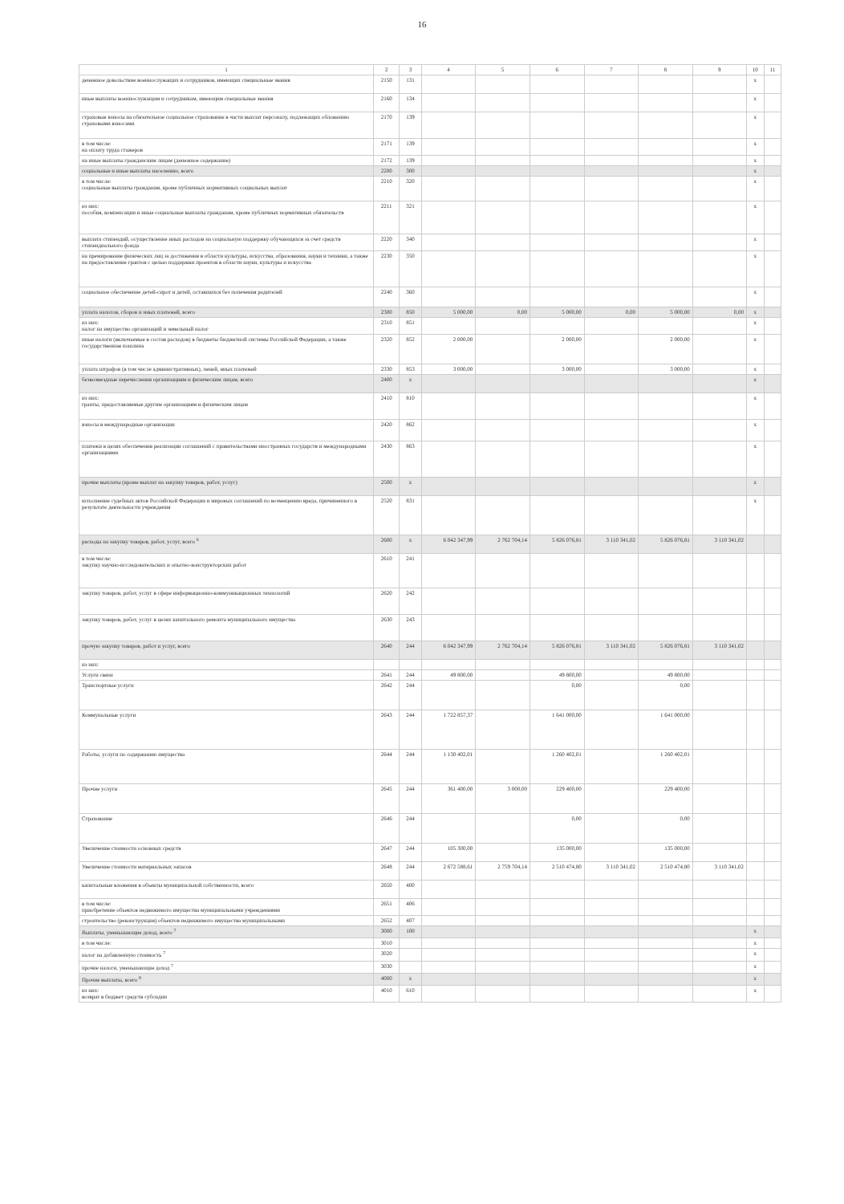16
| 1 | 2 | 3 | 4 | 5 | 6 | 7 | 8 | 9 | 10 | 11 |
| --- | --- | --- | --- | --- | --- | --- | --- | --- | --- | --- |
| денежное довольствие военнослужащих и сотрудников, имеющих специальные звания | 2150 | 131 | | | | | | | x | |
| иные выплаты военнослужащим и сотрудникам, имеющим специальные звания | 2160 | 134 | | | | | | | x | |
| страховые взносы на обязательное социальное страхование в части выплат персоналу, подлежащих обложению страховыми взносами | 2170 | 139 | | | | | | | x | |
| в том числе: на оплату труда стажеров | 2171 | 139 | | | | | | | x | |
| на иные выплаты гражданским лицам (денежное содержание) | 2172 | 139 | | | | | | | x | |
| социальные и иные выплаты населению, всего | 2200 | 300 | | | | | | | x | |
| в том числе: социальные выплаты гражданам, кроме публичных нормативных социальных выплат | 2210 | 320 | | | | | | | x | |
| из них: пособия, компенсации и иные социальные выплаты гражданам, кроме публичных нормативных обязательств | 2211 | 321 | | | | | | | x | |
| выплата стипендий, осуществление иных расходов на социальную поддержку обучающихся за счет средств стипендиального фонда | 2220 | 340 | | | | | | | x | |
| на премирование физических лиц за достижения в области культуры, искусства, образования, науки и техники, а также на предоставление грантов с целью поддержки проектов в области науки, культуры и искусства | 2230 | 350 | | | | | | | x | |
| социальное обеспечение детей-сирот и детей, оставшихся без попечения родителей | 2240 | 360 | | | | | | | x | |
| уплата налогов, сборов и иных платежей, всего | 2300 | 850 | 5 000,00 | 0,00 | 5 000,00 | 0,00 | 5 000,00 | 0,00 | x | |
| из них: налог на имущество организаций и земельный налог | 2310 | 851 | | | | | | | x | |
| иные налоги (включаемые в состав расходов) в бюджеты бюджетной системы Российской Федерации, а также государственная пошлина | 2320 | 852 | 2 000,00 | | 2 000,00 | | 2 000,00 | | x | |
| уплата штрафов (в том числе административных), пеней, иных платежей | 2330 | 853 | 3 000,00 | | 3 000,00 | | 3 000,00 | | x | |
| безвозмездные перечисления организациям и физическим лицам, всего | 2400 | x | | | | | | | x | |
| из них: гранты, предоставляемые другим организациям и физическим лицам | 2410 | 810 | | | | | | | x | |
| взносы в международные организации | 2420 | 862 | | | | | | | x | |
| платежи в целях обеспечения реализации соглашений с правительствами иностранных государств и международными организациями | 2430 | 863 | | | | | | | x | |
| прочие выплаты (кроме выплат на закупку товаров, работ, услуг) | 2500 | x | | | | | | | x | |
| исполнение судебных актов Российской Федерации и мировых соглашений по возмещению вреда, причиненного в результате деятельности учреждения | 2520 | 831 | | | | | | | x | |
| расходы на закупку товаров, работ, услуг, всего <sup>6</sup> | 2600 | x | 6 042 347,99 | 2 762 704,14 | 5 826 076,81 | 3 110 341,02 | 5 826 076,81 | 3 110 341,02 | | |
| в том числе: закупку научно-исследовательских и опытно-конструкторских работ | 2610 | 241 | | | | | | | | |
| закупку товаров, работ, услуг в сфере информационно-коммуникационных технологий | 2620 | 242 | | | | | | | | |
| закупку товаров, работ, услуг в целях капитального ремонта муниципального имущества | 2630 | 243 | | | | | | | | |
| прочую закупку товаров, работ и услуг, всего | 2640 | 244 | 6 042 347,99 | 2 762 704,14 | 5 826 076,81 | 3 110 341,02 | 5 826 076,81 | 3 110 341,02 | | |
| из них: | | | | | | | | | | |
| Услуги связи | 2641 | 244 | 49 800,00 | | 49 800,00 | | 49 800,00 | | | |
| Транспортные услуги | 2642 | 244 | | | 0,00 | | 0,00 | | | |
| Коммунальные услуги | 2643 | 244 | 1 722 857,37 | | 1 641 000,00 | | 1 641 000,00 | | | |
| Работы, услуги по содержанию имущества | 2644 | 244 | 1 130 402,01 | | 1 260 402,01 | | 1 260 402,01 | | | |
| Прочие услуги | 2645 | 244 | 361 400,00 | 3 000,00 | 229 400,00 | | 229 400,00 | | | |
| Страхование | 2646 | 244 | | | 0,00 | | 0,00 | | | |
| Увеличение стоимости основных средств | 2647 | 244 | 105 300,00 | | 135 000,00 | | 135 000,00 | | | |
| Увеличение стоимости материальных запасов | 2648 | 244 | 2 672 588,61 | 2 759 704,14 | 2 510 474,80 | 3 110 341,02 | 2 510 474,80 | 3 110 341,02 | | |
| капитальные вложения в объекты муниципальной собственности, всего | 2650 | 400 | | | | | | | | |
| в том числе: приобретение объектов недвижимого имущества муниципальными учреждениями | 2651 | 406 | | | | | | | | |
| строительство (реконструкция) объектов недвижимого имущества муниципальными | 2652 | 407 | | | | | | | | |
| Выплаты, уменьшающие доход, всего <sup>7</sup> | 3000 | 100 | | | | | | | x | |
| в том числе: | 3010 | | | | | | | | x | |
| налог на добавленную стоимость <sup>7</sup> | 3020 | | | | | | | | x | |
| прочие налоги, уменьшающие доход <sup>7</sup> | 3030 | | | | | | | | x | |
| Прочие выплаты, всего <sup>8</sup> | 4000 | x | | | | | | | x | |
| из них: возврат в бюджет средств субсидии | 4010 | 610 | | | | | | | x | |